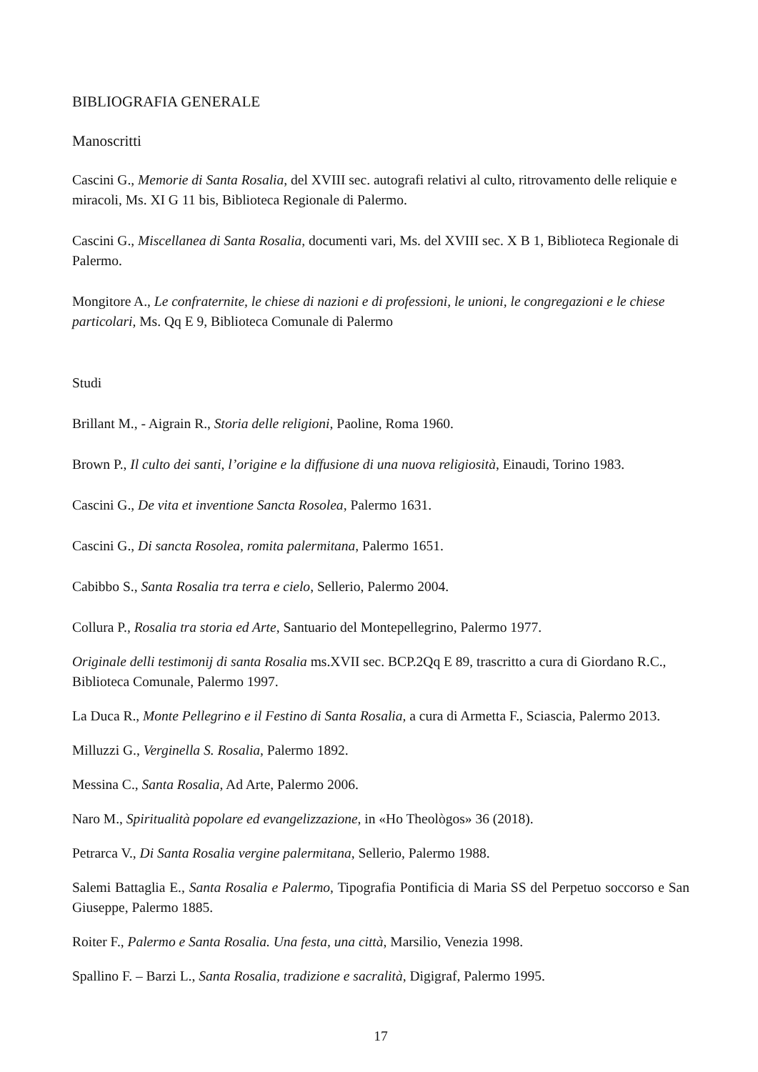BIBLIOGRAFIA GENERALE
Manoscritti
Cascini G., Memorie di Santa Rosalia, del XVIII sec. autografi relativi al culto, ritrovamento delle reliquie e miracoli, Ms. XI G 11 bis, Biblioteca Regionale di Palermo.
Cascini G., Miscellanea di Santa Rosalia, documenti vari, Ms. del XVIII sec. X B 1, Biblioteca Regionale di Palermo.
Mongitore A., Le confraternite, le chiese di nazioni e di professioni, le unioni, le congregazioni e le chiese particolari, Ms. Qq E 9, Biblioteca Comunale di Palermo
Studi
Brillant M., - Aigrain R., Storia delle religioni, Paoline, Roma 1960.
Brown P., Il culto dei santi, l’origine e la diffusione di una nuova religiosità, Einaudi, Torino 1983.
Cascini G., De vita et inventione Sancta Rosolea, Palermo 1631.
Cascini G., Di sancta Rosolea, romita palermitana, Palermo 1651.
Cabibbo S., Santa Rosalia tra terra e cielo, Sellerio, Palermo 2004.
Collura P., Rosalia tra storia ed Arte, Santuario del Montepellegrino, Palermo 1977.
Originale delli testimonij di santa Rosalia ms.XVII sec. BCP.2Qq E 89, trascritto a cura di Giordano R.C., Biblioteca Comunale, Palermo 1997.
La Duca R., Monte Pellegrino e il Festino di Santa Rosalia, a cura di Armetta F., Sciascia, Palermo 2013.
Milluzzi G., Verginella S. Rosalia, Palermo 1892.
Messina C., Santa Rosalia, Ad Arte, Palermo 2006.
Naro M., Spiritualità popolare ed evangelizzazione, in «Ho Theològos» 36 (2018).
Petrarca V., Di Santa Rosalia vergine palermitana, Sellerio, Palermo 1988.
Salemi Battaglia E., Santa Rosalia e Palermo, Tipografia Pontificia di Maria SS del Perpetuo soccorso e San Giuseppe, Palermo 1885.
Roiter F., Palermo e Santa Rosalia. Una festa, una città, Marsilio, Venezia 1998.
Spallino F. – Barzi L., Santa Rosalia, tradizione e sacralità, Digigraf, Palermo 1995.
17